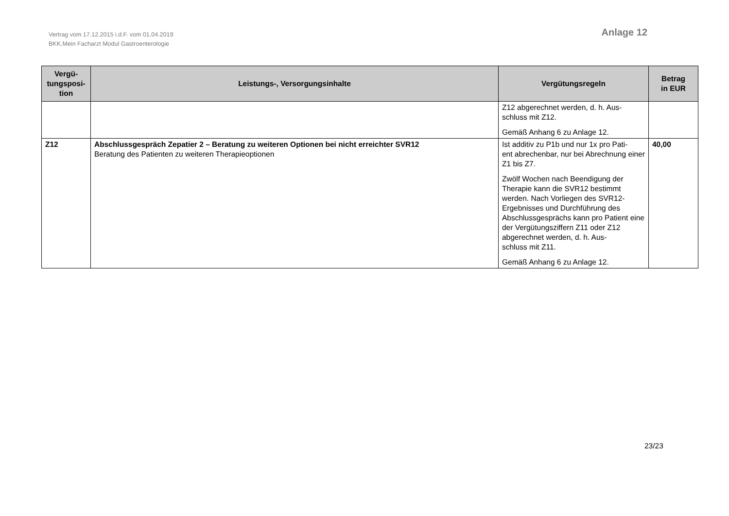Vertrag vom 17.12.2015 i.d.F. vom 01.04.2019
BKK.Mein Facharzt Modul Gastroenterologie
Anlage 12
| Vergü- tungsposi- tion | Leistungs-, Versorgungsinhalte | Vergütungsregeln | Betrag in EUR |
| --- | --- | --- | --- |
| | | Z12 abgerechnet werden, d. h. Aus- schluss mit Z12. Gemäß Anhang 6 zu Anlage 12. | |
| Z12 | Abschlussgespräch Zepatier 2 – Beratung zu weiteren Optionen bei nicht erreichter SVR12 Beratung des Patienten zu weiteren Therapieoptionen | Ist additiv zu P1b und nur 1x pro Pati- ent abrechenbar, nur bei Abrechnung einer Z1 bis Z7. Zwölf Wochen nach Beendigung der Therapie kann die SVR12 bestimmt werden. Nach Vorliegen des SVR12-Ergebnisses und Durchführung des Abschlussgesprächs kann pro Patient eine der Vergütungsziffern Z11 oder Z12 abgerechnet werden, d. h. Aus- schluss mit Z11. Gemäß Anhang 6 zu Anlage 12. | 40,00 |
23/23